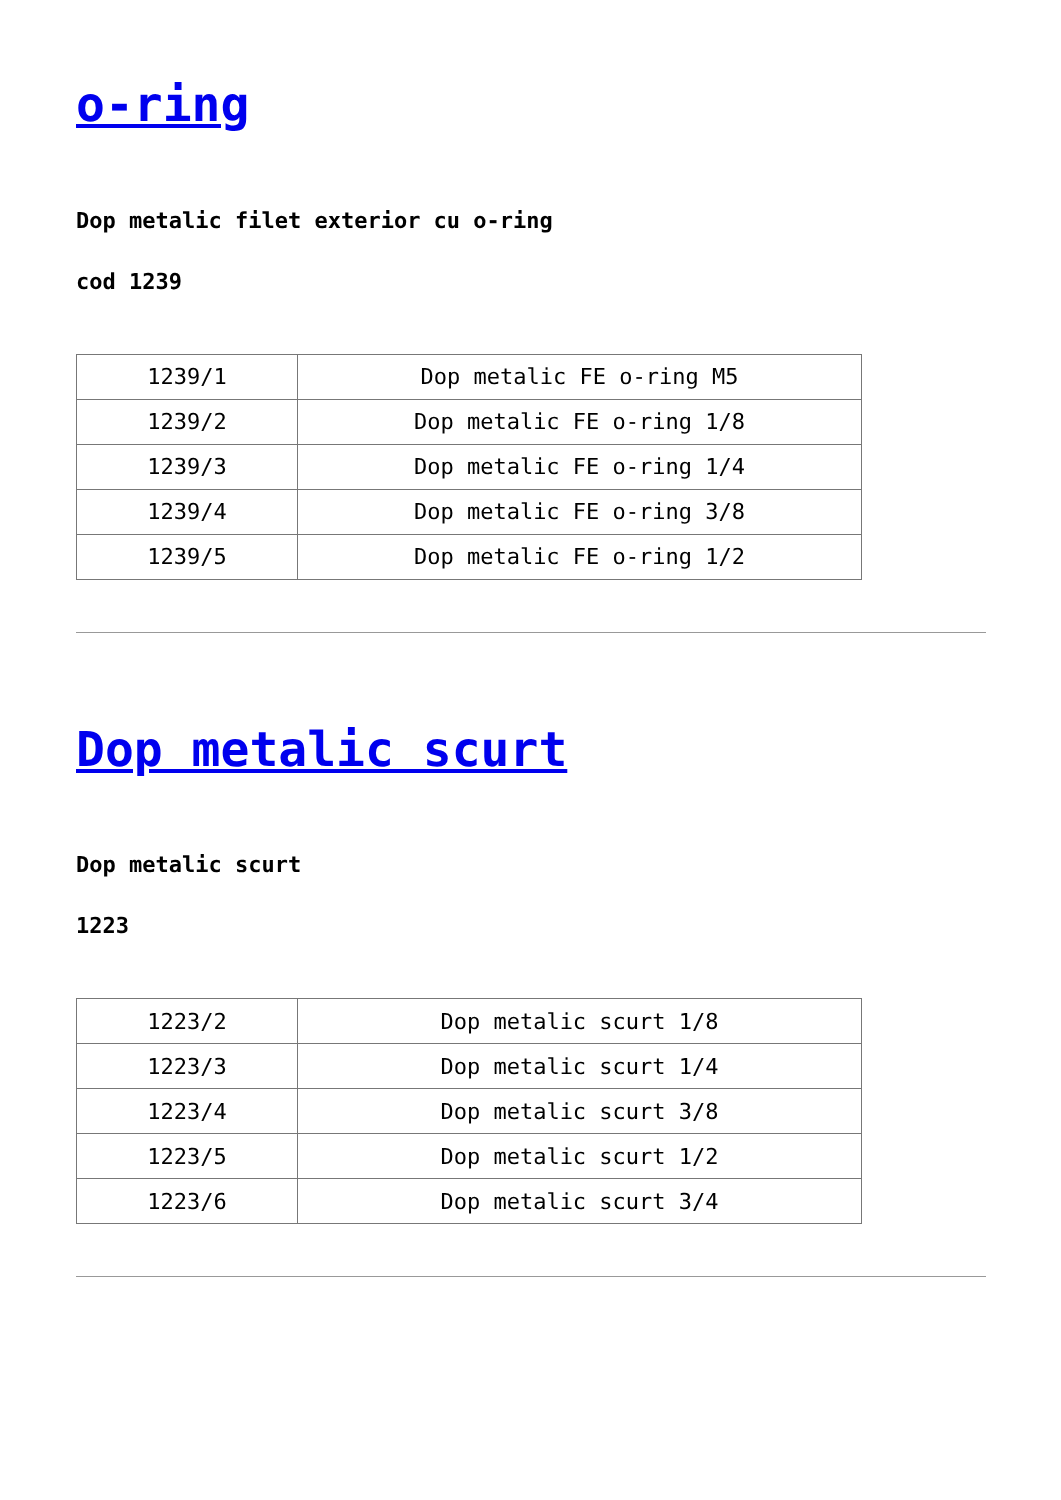o-ring
Dop metalic filet exterior cu o-ring
cod 1239
| 1239/1 | Dop metalic FE o-ring M5 |
| 1239/2 | Dop metalic FE o-ring 1/8 |
| 1239/3 | Dop metalic FE o-ring 1/4 |
| 1239/4 | Dop metalic FE o-ring 3/8 |
| 1239/5 | Dop metalic FE o-ring 1/2 |
Dop metalic scurt
Dop metalic scurt
1223
| 1223/2 | Dop metalic scurt 1/8 |
| 1223/3 | Dop metalic scurt 1/4 |
| 1223/4 | Dop metalic scurt 3/8 |
| 1223/5 | Dop metalic scurt 1/2 |
| 1223/6 | Dop metalic scurt 3/4 |